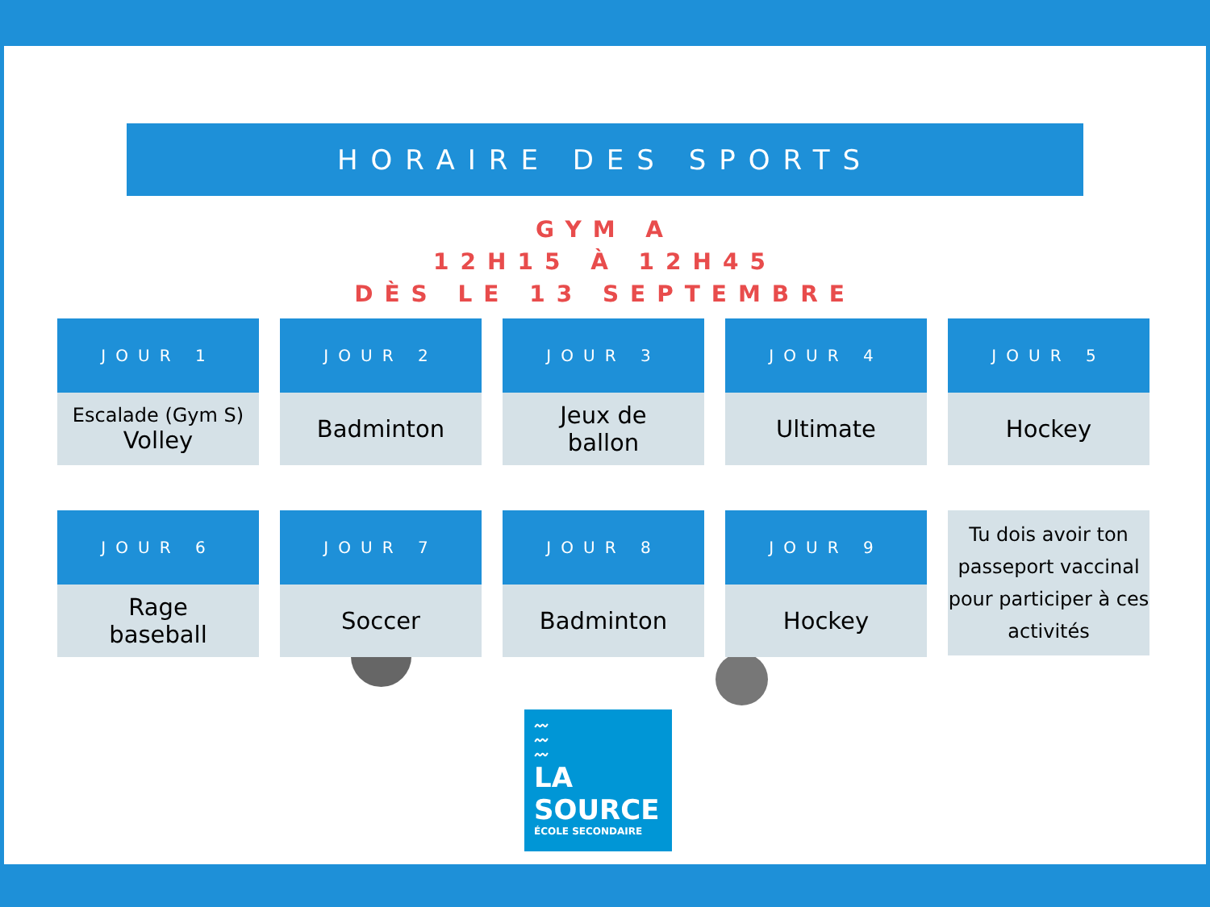HORAIRE DES SPORTS
GYM A
12H15 À 12H45
DÈS LE 13 SEPTEMBRE
| / JOUR 1 / / --- / Escalade (Gym S) Volley | / JOUR 2 / / --- / Badminton | / JOUR 3 / / --- / Jeux de ballon | / JOUR 4 / / --- / Ultimate | / JOUR 5 / / --- / Hockey |
| / JOUR 6 / / --- / Rage baseball | / JOUR 7 / / --- / Soccer | / JOUR 8 / / --- / Badminton | / JOUR 9 / / --- / Hockey | Tu dois avoir ton passeport vaccinal pour participer à ces activités |
〰
〰
〰
LA
SOURCE
ÉCOLE SECONDAIRE